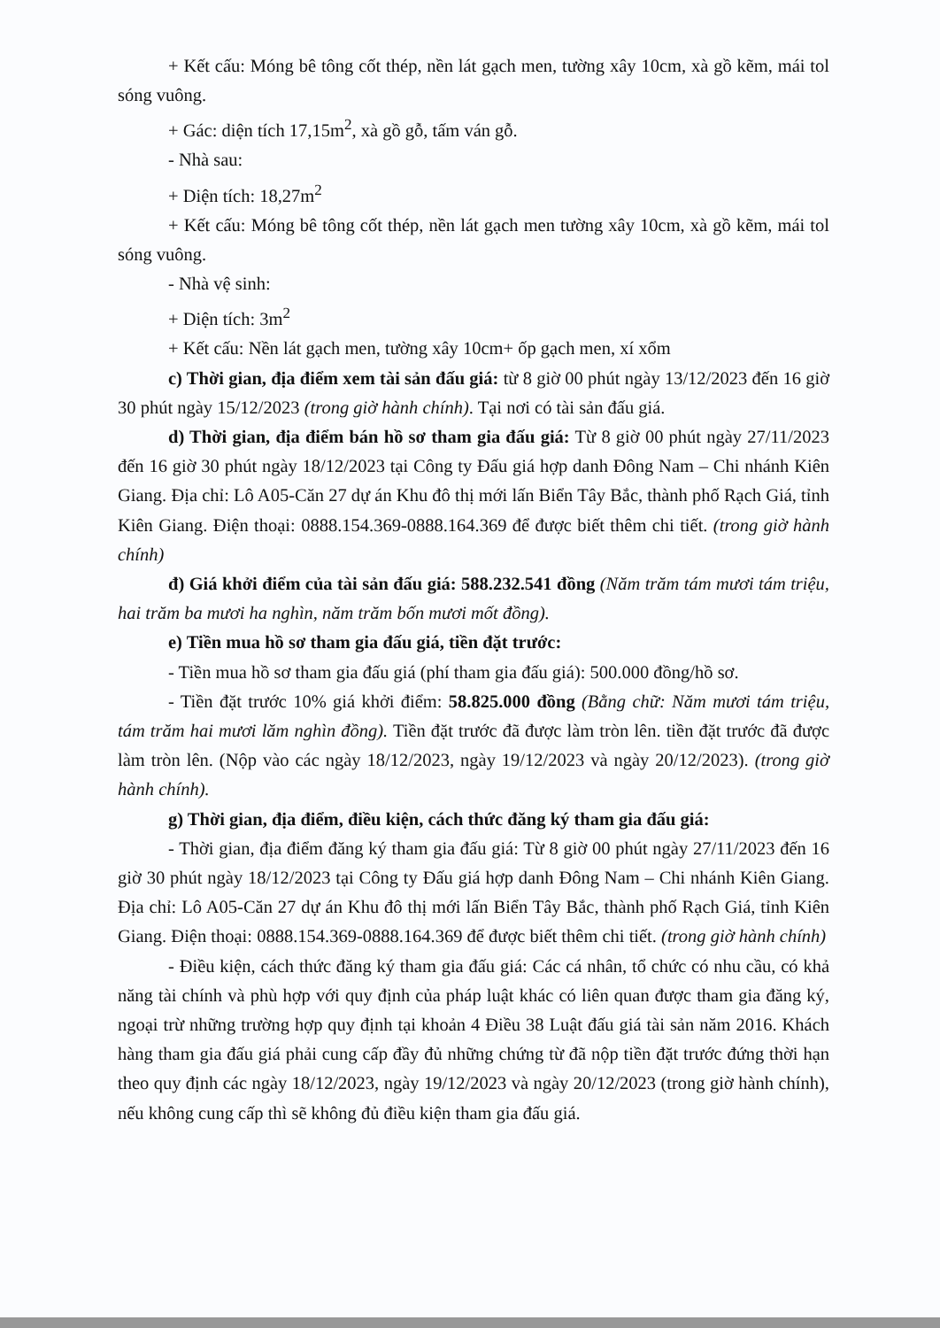+ Kết cấu: Móng bê tông cốt thép, nền lát gạch men, tường xây 10cm, xà gồ kẽm, mái tol sóng vuông.
+ Gác: diện tích 17,15m<sup>2</sup>, xà gồ gỗ, tấm ván gỗ.
- Nhà sau:
+ Diện tích: 18,27m<sup>2</sup>
+ Kết cấu: Móng bê tông cốt thép, nền lát gạch men tường xây 10cm, xà gồ kẽm, mái tol sóng vuông.
- Nhà vệ sinh:
+ Diện tích: 3m<sup>2</sup>
+ Kết cấu: Nền lát gạch men, tường xây 10cm+ ốp gạch men, xí xổm
c) Thời gian, địa điểm xem tài sản đấu giá: từ 8 giờ 00 phút ngày 13/12/2023 đến 16 giờ 30 phút ngày 15/12/2023 (trong giờ hành chính). Tại nơi có tài sản đấu giá.
d) Thời gian, địa điểm bán hồ sơ tham gia đấu giá: Từ 8 giờ 00 phút ngày 27/11/2023 đến 16 giờ 30 phút ngày 18/12/2023 tại Công ty Đấu giá hợp danh Đông Nam – Chi nhánh Kiên Giang. Địa chỉ: Lô A05-Căn 27 dự án Khu đô thị mới lấn Biển Tây Bắc, thành phố Rạch Giá, tỉnh Kiên Giang. Điện thoại: 0888.154.369-0888.164.369 để được biết thêm chi tiết. (trong giờ hành chính)
đ) Giá khởi điểm của tài sản đấu giá: 588.232.541 đồng (Năm trăm tám mươi tám triệu, hai trăm ba mươi ha nghìn, năm trăm bốn mươi mốt đồng).
e) Tiền mua hồ sơ tham gia đấu giá, tiền đặt trước:
- Tiền mua hồ sơ tham gia đấu giá (phí tham gia đấu giá): 500.000 đồng/hồ sơ.
- Tiền đặt trước 10% giá khởi điểm: 58.825.000 đồng (Bằng chữ: Năm mươi tám triệu, tám trăm hai mươi lăm nghìn đồng). Tiền đặt trước đã được làm tròn lên. tiền đặt trước đã được làm tròn lên. (Nộp vào các ngày 18/12/2023, ngày 19/12/2023 và ngày 20/12/2023). (trong giờ hành chính).
g) Thời gian, địa điểm, điều kiện, cách thức đăng ký tham gia đấu giá:
- Thời gian, địa điểm đăng ký tham gia đấu giá: Từ 8 giờ 00 phút ngày 27/11/2023 đến 16 giờ 30 phút ngày 18/12/2023 tại Công ty Đấu giá hợp danh Đông Nam – Chi nhánh Kiên Giang. Địa chỉ: Lô A05-Căn 27 dự án Khu đô thị mới lấn Biển Tây Bắc, thành phố Rạch Giá, tỉnh Kiên Giang. Điện thoại: 0888.154.369-0888.164.369 để được biết thêm chi tiết. (trong giờ hành chính)
- Điều kiện, cách thức đăng ký tham gia đấu giá: Các cá nhân, tổ chức có nhu cầu, có khả năng tài chính và phù hợp với quy định của pháp luật khác có liên quan được tham gia đăng ký, ngoại trừ những trường hợp quy định tại khoản 4 Điều 38 Luật đấu giá tài sản năm 2016. Khách hàng tham gia đấu giá phải cung cấp đầy đủ những chứng từ đã nộp tiền đặt trước đứng thời hạn theo quy định các ngày 18/12/2023, ngày 19/12/2023 và ngày 20/12/2023 (trong giờ hành chính), nếu không cung cấp thì sẽ không đủ điều kiện tham gia đấu giá.